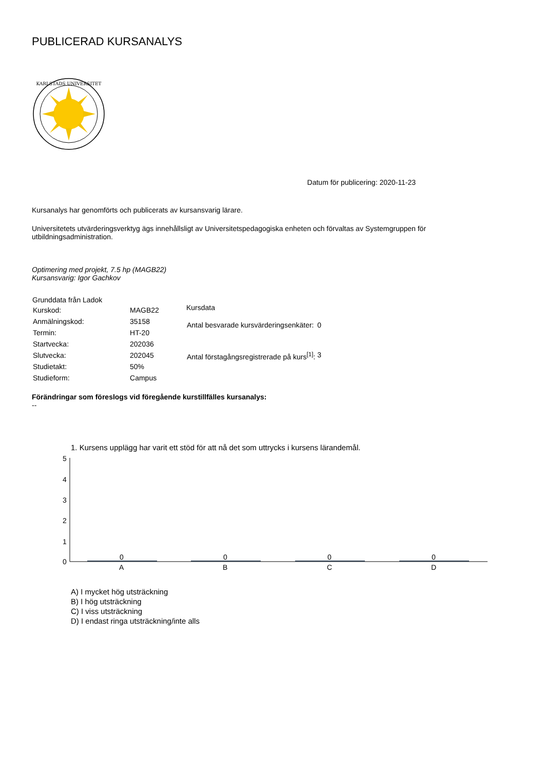PUBLICERAD KURSANALYS
KARLSTADS UNIVERSITET
Datum för publicering: 2020-11-23
Kursanalys har genomförts och publicerats av kursansvarig lärare.
Universitetets utvärderingsverktyg ägs innehållsligt av Universitetspedagogiska enheten och förvaltas av Systemgruppen för utbildningsadministration.
Optimering med projekt, 7.5 hp (MAGB22)
Kursansvarig: Igor Gachkov
| Grunddata från Ladok | |
| --- | --- |
| Kurskod: | MAGB22 |
| Anmälningskod: | 35158 |
| Termin: | HT-20 |
| Startvecka: | 202036 |
| Slutvecka: | 202045 |
| Studietakt: | 50% |
| Studieform: | Campus |
| Kursdata | |
| --- | --- |
| Antal besvarade kursvärderingsenkäter: | 0 |
| Antal förstagångsregistrerade på kurs<sup>[1]</sup>: | 3 |
Förändringar som föreslogs vid föregående kurstillfälles kursanalys:
--
1. Kursens upplägg har varit ett stöd för att nå det som uttrycks i kursens lärandemål.
5
4
3
2
1
0
0
0
0
0
A
B
C
D
A) I mycket hög utsträckning
B) I hög utsträckning
C) I viss utsträckning
D) I endast ringa utsträckning/inte alls